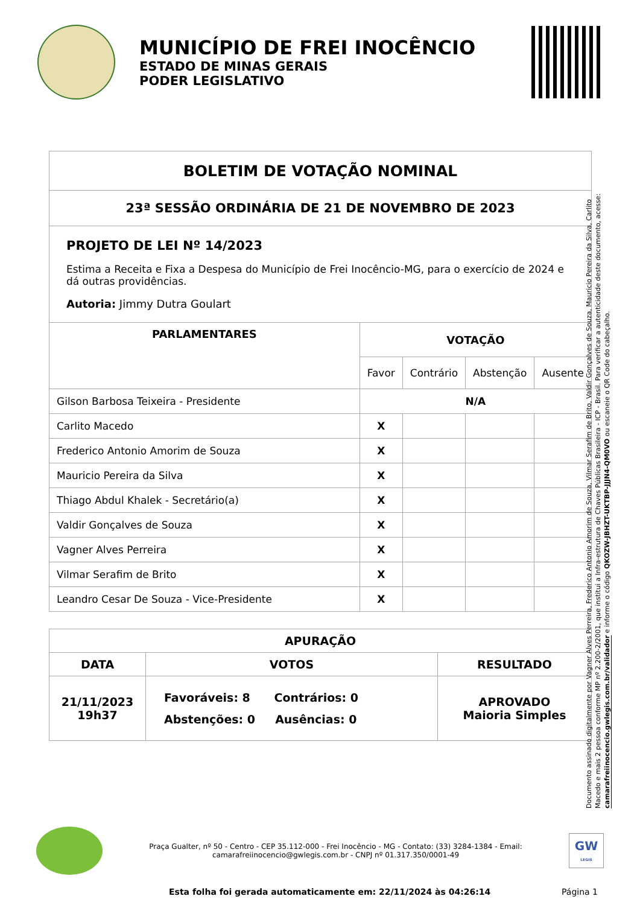MUNICÍPIO DE FREI INOCÊNCIO
ESTADO DE MINAS GERAIS
PODER LEGISLATIVO
| BOLETIM DE VOTAÇÃO NOMINAL | | | | |
| 23ª SESSÃO ORDINÁRIA DE 21 DE NOVEMBRO DE 2023 | | | | |
| PROJETO DE LEI Nº 14/2023 Estima a Receita e Fixa a Despesa do Município de Frei Inocêncio-MG, para o exercício de 2024 e dá outras providências. Autoria: Jimmy Dutra Goulart | | | | |
| PARLAMENTARES | VOTAÇÃO | | | |
| | Favor | Contrário | Abstenção | Ausente |
| Gilson Barbosa Teixeira - Presidente | N/A | | | |
| Carlito Macedo | X | | | |
| Frederico Antonio Amorim de Souza | X | | | |
| Mauricio Pereira da Silva | X | | | |
| Thiago Abdul Khalek - Secretário(a) | X | | | |
| Valdir Gonçalves de Souza | X | | | |
| Vagner Alves Perreira | X | | | |
| Vilmar Serafim de Brito | X | | | |
| Leandro Cesar De Souza - Vice-Presidente | X | | | |
| APURAÇÃO | | |
| DATA | VOTOS | RESULTADO |
| 21/11/2023 19h37 | Favoráveis: 8 Contrários: 0 Abstenções: 0 Ausências: 0 | APROVADO Maioria Simples |
Documento assinado digitalmente por Vagner Alves Perreira, Frederico Antonio Amorim de Souza, Vilmar Serafim de Brito, Valdir Gonçalves de Souza, Mauricio Pereira da Silva, Carlito Macedo e mais 2 pessoa conforme MP nº 2.200-2/2001, que institui a Infra-estrutura de Chaves Públicas Brasileira - ICP - Brasil. Para verificar a autenticidade deste documento, acesse: camarafreiinocencio.gwlegis.com.br/validador e informe o código QKOZW-JBHZT-UKTBP-JJJN4-QM0VO ou escaneie o QR Code do cabeçalho.
Praça Gualter, nº 50 - Centro - CEP 35.112-000 - Frei Inocêncio - MG - Contato: (33) 3284-1384 - Email: camarafreiinocencio@gwlegis.com.br - CNPJ nº 01.317.350/0001-49
GW
LEGIS
Esta folha foi gerada automaticamente em: 22/11/2024 às 04:26:14 Página 1